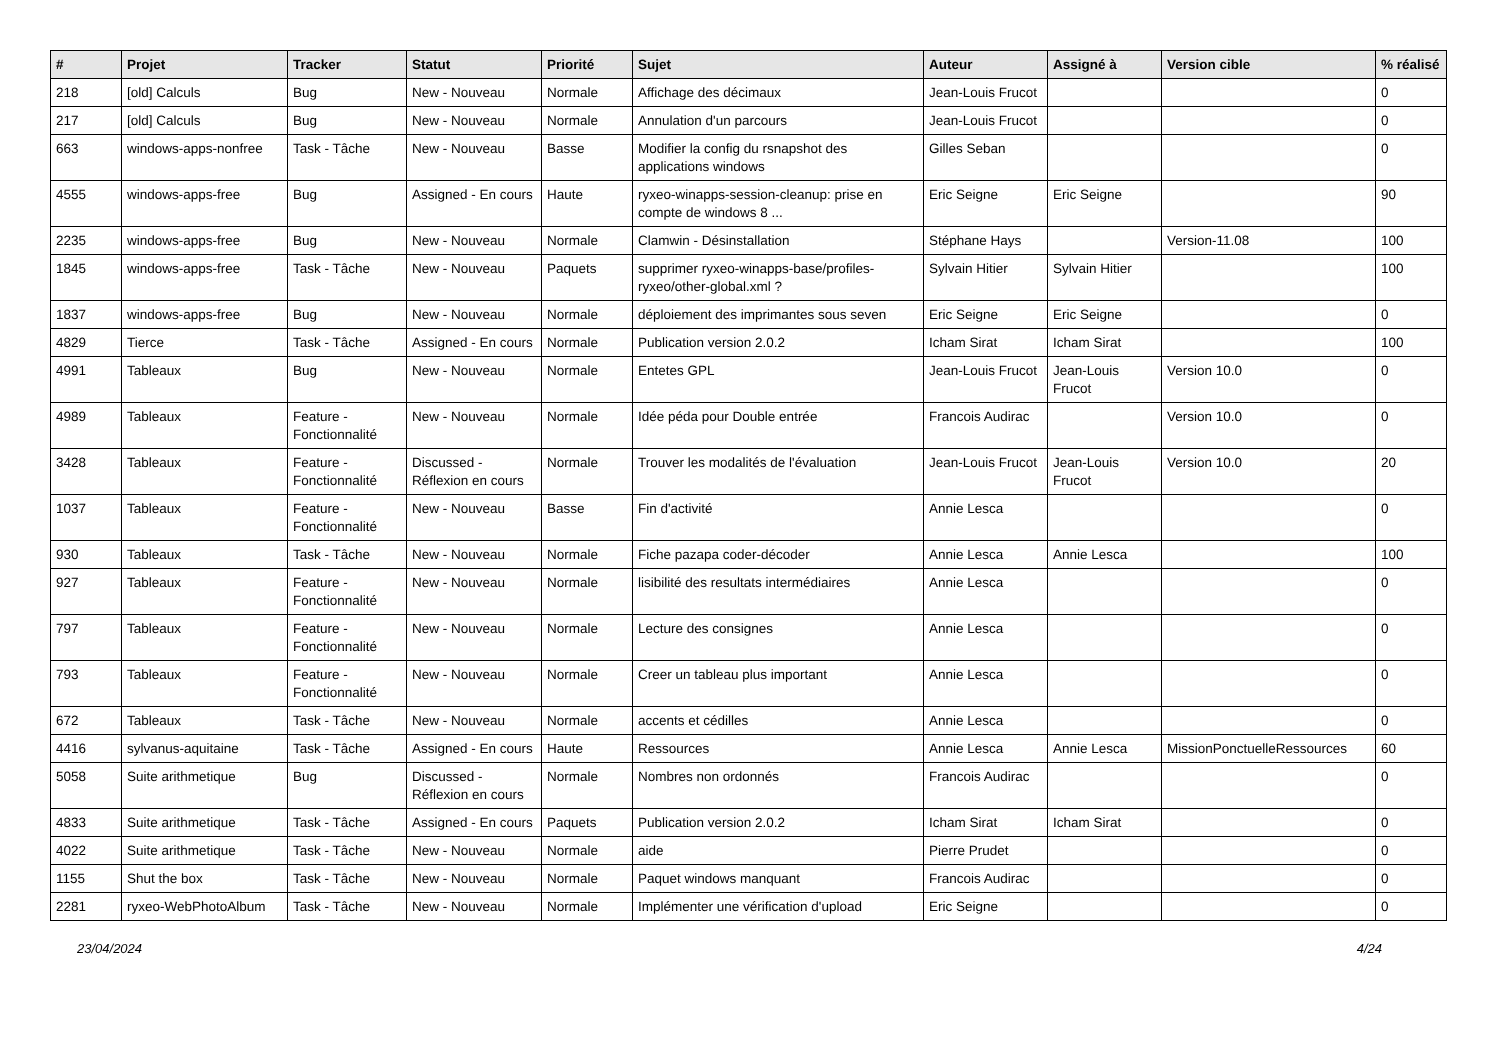| # | Projet | Tracker | Statut | Priorité | Sujet | Auteur | Assigné à | Version cible | % réalisé |
| --- | --- | --- | --- | --- | --- | --- | --- | --- | --- |
| 218 | [old] Calculs | Bug | New - Nouveau | Normale | Affichage des décimaux | Jean-Louis Frucot | | | 0 |
| 217 | [old] Calculs | Bug | New - Nouveau | Normale | Annulation d'un parcours | Jean-Louis Frucot | | | 0 |
| 663 | windows-apps-nonfree | Task - Tâche | New - Nouveau | Basse | Modifier la config du rsnapshot des applications windows | Gilles Seban | | | 0 |
| 4555 | windows-apps-free | Bug | Assigned - En cours | Haute | ryxeo-winapps-session-cleanup: prise en compte de windows 8 ... | Eric Seigne | Eric Seigne | | 90 |
| 2235 | windows-apps-free | Bug | New - Nouveau | Normale | Clamwin - Désinstallation | Stéphane Hays | | Version-11.08 | 100 |
| 1845 | windows-apps-free | Task - Tâche | New - Nouveau | Paquets | supprimer ryxeo-winapps-base/profiles-ryxeo/other-global.xml ? | Sylvain Hitier | Sylvain Hitier | | 100 |
| 1837 | windows-apps-free | Bug | New - Nouveau | Normale | déploiement des imprimantes sous seven | Eric Seigne | Eric Seigne | | 0 |
| 4829 | Tierce | Task - Tâche | Assigned - En cours | Normale | Publication version 2.0.2 | Icham Sirat | Icham Sirat | | 100 |
| 4991 | Tableaux | Bug | New - Nouveau | Normale | Entetes GPL | Jean-Louis Frucot | Jean-Louis Frucot | Version 10.0 | 0 |
| 4989 | Tableaux | Feature - Fonctionnalité | New - Nouveau | Normale | Idée péda pour Double entrée | Francois Audirac | | Version 10.0 | 0 |
| 3428 | Tableaux | Feature - Fonctionnalité | Discussed - Réflexion en cours | Normale | Trouver les modalités de l'évaluation | Jean-Louis Frucot | Jean-Louis Frucot | Version 10.0 | 20 |
| 1037 | Tableaux | Feature - Fonctionnalité | New - Nouveau | Basse | Fin d'activité | Annie Lesca | | | 0 |
| 930 | Tableaux | Task - Tâche | New - Nouveau | Normale | Fiche pazapa coder-décoder | Annie Lesca | Annie Lesca | | 100 |
| 927 | Tableaux | Feature - Fonctionnalité | New - Nouveau | Normale | lisibilité des resultats intermédiaires | Annie Lesca | | | 0 |
| 797 | Tableaux | Feature - Fonctionnalité | New - Nouveau | Normale | Lecture des consignes | Annie Lesca | | | 0 |
| 793 | Tableaux | Feature - Fonctionnalité | New - Nouveau | Normale | Creer un tableau plus important | Annie Lesca | | | 0 |
| 672 | Tableaux | Task - Tâche | New - Nouveau | Normale | accents et cédilles | Annie Lesca | | | 0 |
| 4416 | sylvanus-aquitaine | Task - Tâche | Assigned - En cours | Haute | Ressources | Annie Lesca | Annie Lesca | MissionPonctuelleRessources | 60 |
| 5058 | Suite arithmetique | Bug | Discussed - Réflexion en cours | Normale | Nombres non ordonnés | Francois Audirac | | | 0 |
| 4833 | Suite arithmetique | Task - Tâche | Assigned - En cours | Paquets | Publication version 2.0.2 | Icham Sirat | Icham Sirat | | 0 |
| 4022 | Suite arithmetique | Task - Tâche | New - Nouveau | Normale | aide | Pierre Prudet | | | 0 |
| 1155 | Shut the box | Task - Tâche | New - Nouveau | Normale | Paquet windows manquant | Francois Audirac | | | 0 |
| 2281 | ryxeo-WebPhotoAlbum | Task - Tâche | New - Nouveau | Normale | Implémenter une vérification d'upload | Eric Seigne | | | 0 |
23/04/2024 4/24